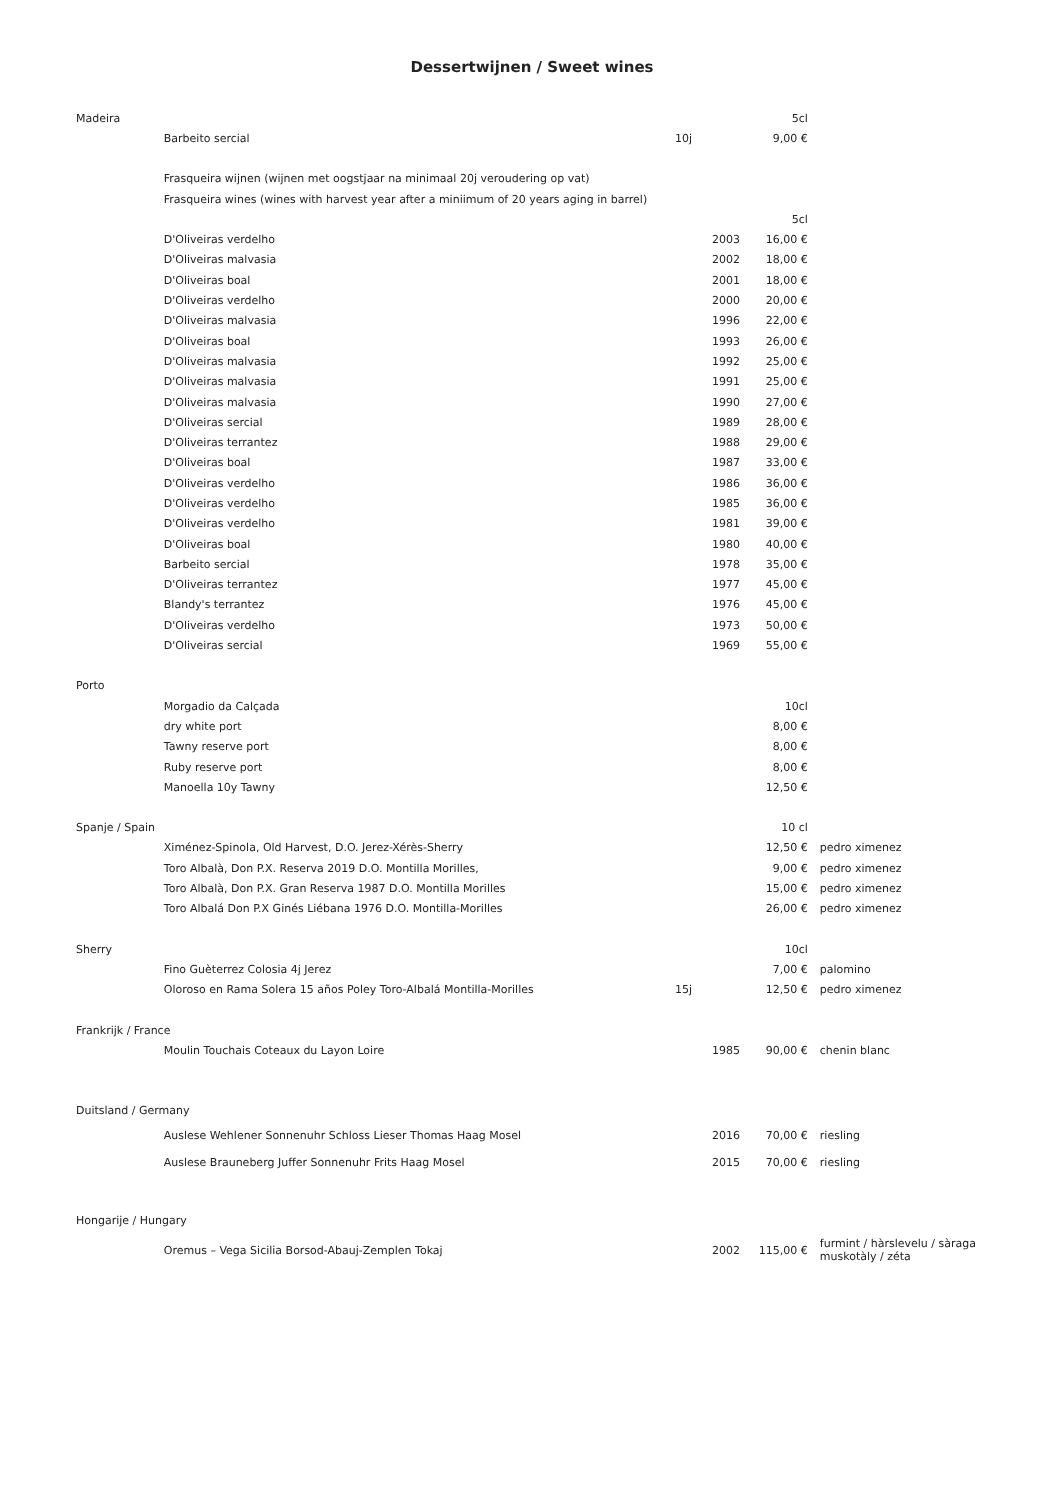Dessertwijnen / Sweet wines
| Madeira | | | 5cl | |
| | Barbeito sercial | 10j | 9,00 € | |
| | Frasqueira wijnen (wijnen met oogstjaar na minimaal 20j veroudering op vat) | | | |
| | Frasqueira wines (wines with harvest year after a miniimum of 20 years aging in barrel) | | | |
| | | | 5cl | |
| | D'Oliveiras verdelho | 2003 | 16,00 € | |
| | D'Oliveiras malvasia | 2002 | 18,00 € | |
| | D'Oliveiras boal | 2001 | 18,00 € | |
| | D'Oliveiras verdelho | 2000 | 20,00 € | |
| | D'Oliveiras malvasia | 1996 | 22,00 € | |
| | D'Oliveiras boal | 1993 | 26,00 € | |
| | D'Oliveiras malvasia | 1992 | 25,00 € | |
| | D'Oliveiras malvasia | 1991 | 25,00 € | |
| | D'Oliveiras malvasia | 1990 | 27,00 € | |
| | D'Oliveiras sercial | 1989 | 28,00 € | |
| | D'Oliveiras terrantez | 1988 | 29,00 € | |
| | D'Oliveiras boal | 1987 | 33,00 € | |
| | D'Oliveiras verdelho | 1986 | 36,00 € | |
| | D'Oliveiras verdelho | 1985 | 36,00 € | |
| | D'Oliveiras verdelho | 1981 | 39,00 € | |
| | D'Oliveiras boal | 1980 | 40,00 € | |
| | Barbeito sercial | 1978 | 35,00 € | |
| | D'Oliveiras terrantez | 1977 | 45,00 € | |
| | Blandy's terrantez | 1976 | 45,00 € | |
| | D'Oliveiras verdelho | 1973 | 50,00 € | |
| | D'Oliveiras sercial | 1969 | 55,00 € | |
| Porto | | | | |
| | Morgadio da Calçada | | 10cl | |
| | dry white port | | 8,00 € | |
| | Tawny reserve port | | 8,00 € | |
| | Ruby reserve port | | 8,00 € | |
| | Manoella 10y Tawny | | 12,50 € | |
| Spanje / Spain | | | 10 cl | |
| | Ximénez-Spinola, Old Harvest, D.O. Jerez-Xérès-Sherry | | 12,50 € | pedro ximenez |
| | Toro Albalà, Don P.X. Reserva 2019 D.O. Montilla Morilles, | | 9,00 € | pedro ximenez |
| | Toro Albalà, Don P.X. Gran Reserva 1987 D.O. Montilla Morilles | | 15,00 € | pedro ximenez |
| | Toro Albalá Don P.X Ginés Liébana 1976 D.O. Montilla-Morilles | | 26,00 € | pedro ximenez |
| Sherry | | | 10cl | |
| | Fino Guèterrez Colosia 4j Jerez | | 7,00 € | palomino |
| | Oloroso en Rama Solera 15 años Poley Toro-Albalá Montilla-Morilles | 15j | 12,50 € | pedro ximenez |
| Frankrijk / France | | | | |
| | Moulin Touchais Coteaux du Layon Loire | 1985 | 90,00 € | chenin blanc |
| Duitsland / Germany | | | | |
| | Auslese Wehlener Sonnenuhr Schloss Lieser Thomas Haag Mosel | 2016 | 70,00 € | riesling |
| | Auslese Brauneberg Juffer Sonnenuhr Frits Haag Mosel | 2015 | 70,00 € | riesling |
| Hongarije / Hungary | | | | |
| | Oremus – Vega Sicilia Borsod-Abauj-Zemplen Tokaj | 2002 | 115,00 € | furmint / hàrslevelu / sàraga muskotàly / zéta |